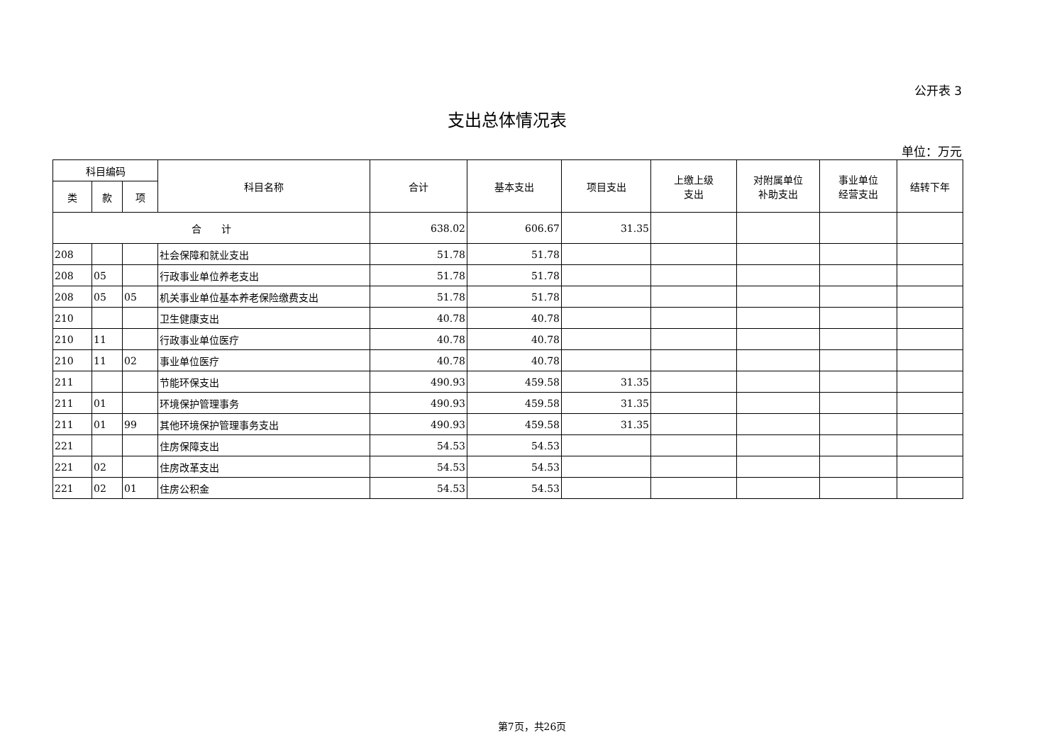公开表 3
支出总体情况表
单位：万元
| 科目编码 | | | 科目名称 | 合计 | 基本支出 | 项目支出 | 上缴上级 支出 | 对附属单位 补助支出 | 事业单位 经营支出 | 结转下年 |
| --- | --- | --- | --- | --- | --- | --- | --- | --- | --- | --- |
| 类 | 款 | 项 | | | | | | | | |
| 合 计 | | | | 638.02 | 606.67 | 31.35 | | | | |
| 208 | | | 社会保障和就业支出 | 51.78 | 51.78 | | | | | |
| 208 | 05 | | 行政事业单位养老支出 | 51.78 | 51.78 | | | | | |
| 208 | 05 | 05 | 机关事业单位基本养老保险缴费支出 | 51.78 | 51.78 | | | | | |
| 210 | | | 卫生健康支出 | 40.78 | 40.78 | | | | | |
| 210 | 11 | | 行政事业单位医疗 | 40.78 | 40.78 | | | | | |
| 210 | 11 | 02 | 事业单位医疗 | 40.78 | 40.78 | | | | | |
| 211 | | | 节能环保支出 | 490.93 | 459.58 | 31.35 | | | | |
| 211 | 01 | | 环境保护管理事务 | 490.93 | 459.58 | 31.35 | | | | |
| 211 | 01 | 99 | 其他环境保护管理事务支出 | 490.93 | 459.58 | 31.35 | | | | |
| 221 | | | 住房保障支出 | 54.53 | 54.53 | | | | | |
| 221 | 02 | | 住房改革支出 | 54.53 | 54.53 | | | | | |
| 221 | 02 | 01 | 住房公积金 | 54.53 | 54.53 | | | | | |
第7页，共26页